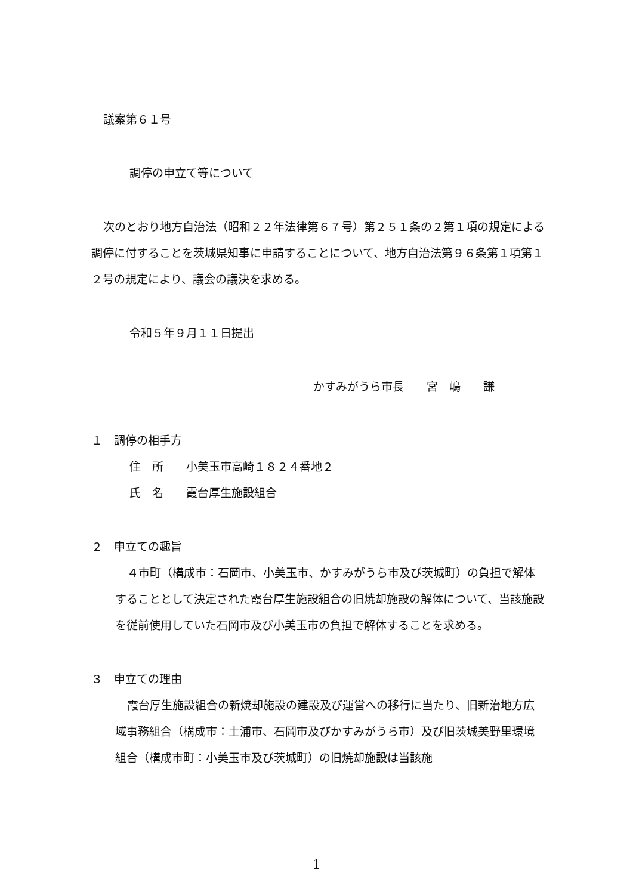議案第６１号
調停の申立て等について
次のとおり地方自治法（昭和２２年法律第６７号）第２５１条の２第１項の規定による調停に付することを茨城県知事に申請することについて、地方自治法第９６条第１項第１２号の規定により、議会の議決を求める。
令和５年９月１１日提出
かすみがうら市長　　宮　嶋　　謙
１　調停の相手方
住　所　　小美玉市高崎１８２４番地２
氏　名　　霞台厚生施設組合
２　申立ての趣旨
４市町（構成市：石岡市、小美玉市、かすみがうら市及び茨城町）の負担で解体することとして決定された霞台厚生施設組合の旧焼却施設の解体について、当該施設を従前使用していた石岡市及び小美玉市の負担で解体することを求める。
３　申立ての理由
霞台厚生施設組合の新焼却施設の建設及び運営への移行に当たり、旧新治地方広域事務組合（構成市：土浦市、石岡市及びかすみがうら市）及び旧茨城美野里環境組合（構成市町：小美玉市及び茨城町）の旧焼却施設は当該施
1